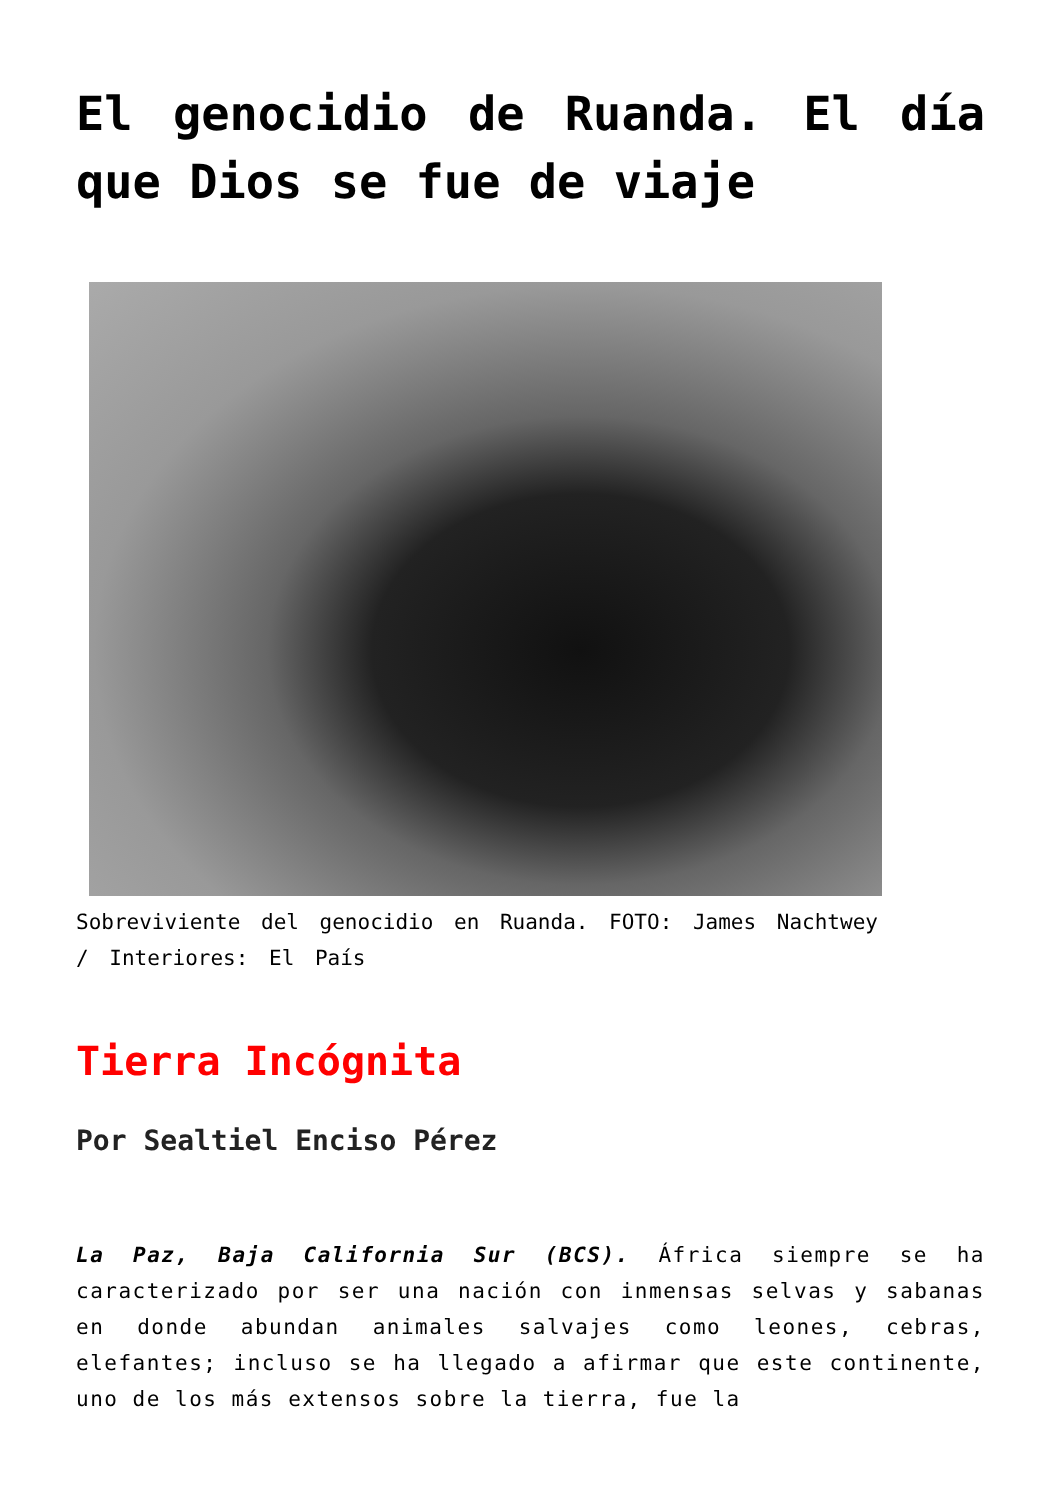El genocidio de Ruanda. El día que Dios se fue de viaje
Sobreviviente del genocidio en Ruanda. FOTO: James Nachtwey / Interiores: El País
Tierra Incógnita
Por Sealtiel Enciso Pérez
La Paz, Baja California Sur (BCS). África siempre se ha caracterizado por ser una nación con inmensas selvas y sabanas en donde abundan animales salvajes como leones, cebras, elefantes; incluso se ha llegado a afirmar que este continente, uno de los más extensos sobre la tierra, fue la